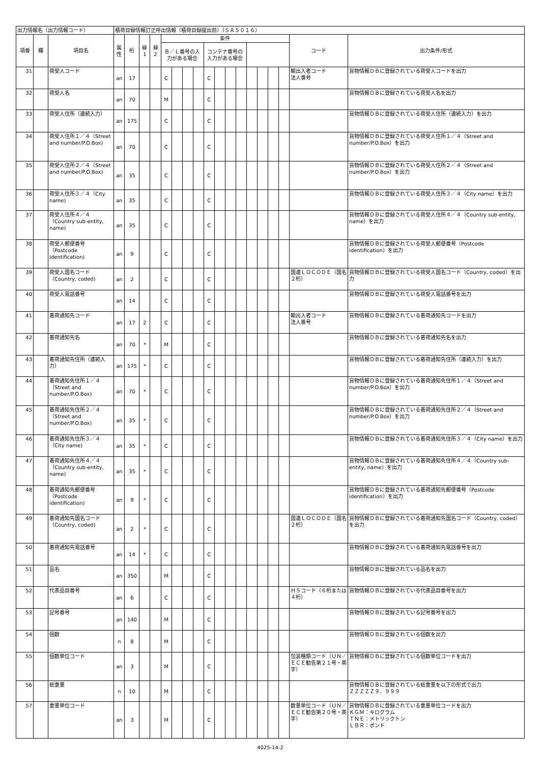| 出力情報名（出力情報コード） | | | 積荷目録情報訂正呼出情報（積荷目録提出前）（ＳＡＳ０１６） | | | | | | | | | | | | | | | | | |
| 項番 | 欄 | 項目名 | 属性 | 桁 | 繰1 | 繰2 | 条件 | | | | | | | | | | | | コード | 出力条件/形式 |
| | | | | | | | Ｂ／Ｌ番号の入力がある場合 | | | | コンテナ番号の入力がある場合 | | | | | | | | | |
| 31 | | 荷受人コード | an | 17 | | | C | | | | C | | | | | | | | 輸出入者コード 法人番号 | 貨物情報ＤＢに登録されている荷受人コードを出力 |
| 32 | | 荷受人名 | an | 70 | | | M | | | | C | | | | | | | | | 貨物情報ＤＢに登録されている荷受人名を出力 |
| 33 | | 荷受人住所（連続入力） | an | 175 | | | C | | | | C | | | | | | | | | 貨物情報ＤＢに登録されている荷受人住所（連続入力）を出力 |
| 34 | | 荷受人住所１／４（Street and number/P.O.Box) | an | 70 | | | C | | | | C | | | | | | | | | 貨物情報ＤＢに登録されている荷受人住所１／４（Street and number/P.O.Box）を出力 |
| 35 | | 荷受人住所２／４（Street and number/P.O.Box) | an | 35 | | | C | | | | C | | | | | | | | | 貨物情報ＤＢに登録されている荷受人住所２／４（Street and number/P.O.Box）を出力 |
| 36 | | 荷受人住所３／４（City name) | an | 35 | | | C | | | | C | | | | | | | | | 貨物情報ＤＢに登録されている荷受人住所３／４（City name）を出力 |
| 37 | | 荷受人住所４／４（Country sub-entity, name) | an | 35 | | | C | | | | C | | | | | | | | | 貨物情報ＤＢに登録されている荷受人住所４／４（Country sub-entity, name）を出力 |
| 38 | | 荷受人郵便番号（Postcode identification) | an | 9 | | | C | | | | C | | | | | | | | | 貨物情報ＤＢに登録されている荷受人郵便番号（Postcode identification）を出力 |
| 39 | | 荷受人国名コード（Country, coded) | an | 2 | | | C | | | | C | | | | | | | | 国連ＬＯＣＯＤＥ（国名２桁） | 貨物情報ＤＢに登録されている荷受人国名コード（Country, coded）を出力 |
| 40 | | 荷受人電話番号 | an | 14 | | | C | | | | C | | | | | | | | | 貨物情報ＤＢに登録されている荷受人電話番号を出力 |
| 41 | | 着荷通知先コード | an | 17 | 2 | | C | | | | C | | | | | | | | 輸出入者コード 法人番号 | 貨物情報ＤＢに登録されている着荷通知先コードを出力 |
| 42 | | 着荷通知先名 | an | 70 | * | | M | | | | C | | | | | | | | | 貨物情報ＤＢに登録されている着荷通知先名を出力 |
| 43 | | 着荷通知先住所（連続入力） | an | 175 | * | | C | | | | C | | | | | | | | | 貨物情報ＤＢに登録されている着荷通知先住所（連続入力）を出力 |
| 44 | | 着荷通知先住所１／４（Street and number/P.O.Box) | an | 70 | * | | C | | | | C | | | | | | | | | 貨物情報ＤＢに登録されている着荷通知先住所１／４（Street and number/P.O.Box）を出力 |
| 45 | | 着荷通知先住所２／４（Street and number/P.O.Box) | an | 35 | * | | C | | | | C | | | | | | | | | 貨物情報ＤＢに登録されている着荷通知先住所２／４（Street and number/P.O.Box）を出力 |
| 46 | | 着荷通知先住所３／４（City name) | an | 35 | * | | C | | | | C | | | | | | | | | 貨物情報ＤＢに登録されている着荷通知先住所３／４（City name）を出力 |
| 47 | | 着荷通知先住所４／４（Country sub-entity, name) | an | 35 | * | | C | | | | C | | | | | | | | | 貨物情報ＤＢに登録されている着荷通知先住所４／４（Country sub-entity, name）を出力 |
| 48 | | 着荷通知先郵便番号（Postcode identification) | an | 9 | * | | C | | | | C | | | | | | | | | 貨物情報ＤＢに登録されている着荷通知先郵便番号（Postcode identification）を出力 |
| 49 | | 着荷通知先国名コード（Country, coded) | an | 2 | * | | C | | | | C | | | | | | | | 国連ＬＯＣＯＤＥ（国名２桁） | 貨物情報ＤＢに登録されている着荷通知先国名コード（Country, coded）を出力 |
| 50 | | 着荷通知先電話番号 | an | 14 | * | | C | | | | C | | | | | | | | | 貨物情報ＤＢに登録されている着荷通知先電話番号を出力 |
| 51 | | 品名 | an | 350 | | | M | | | | C | | | | | | | | | 貨物情報ＤＢに登録されている品名を出力 |
| 52 | | 代表品目番号 | an | 6 | | | C | | | | C | | | | | | | | ＨＳコード（６桁または４桁） | 貨物情報ＤＢに登録されている代表品目番号を出力 |
| 53 | | 記号番号 | an | 140 | | | M | | | | C | | | | | | | | | 貨物情報ＤＢに登録されている記号番号を出力 |
| 54 | | 個数 | n | 8 | | | M | | | | C | | | | | | | | | 貨物情報ＤＢに登録されている個数を出力 |
| 55 | | 個数単位コード | an | 3 | | | M | | | | C | | | | | | | | 包装種類コード（ＵＮ／ＥＣＥ勧告第２１号・英字） | 貨物情報ＤＢに登録されている個数単位コードを出力 |
| 56 | | 総重量 | n | 10 | | | M | | | | C | | | | | | | | | 貨物情報ＤＢに登録されている総重量を以下の形式で出力 ＺＺＺＺＺ９．９９９ |
| 57 | | 重量単位コード | an | 3 | | | M | | | | C | | | | | | | | 数量単位コード（ＵＮ／ＥＣＥ勧告第２０号・英字） | 貨物情報ＤＢに登録されている重量単位コードを出力 ＫＧＭ：キログラム ＴＮＥ：メトリックトン ＬＢＲ：ポンド |
4025-14-2